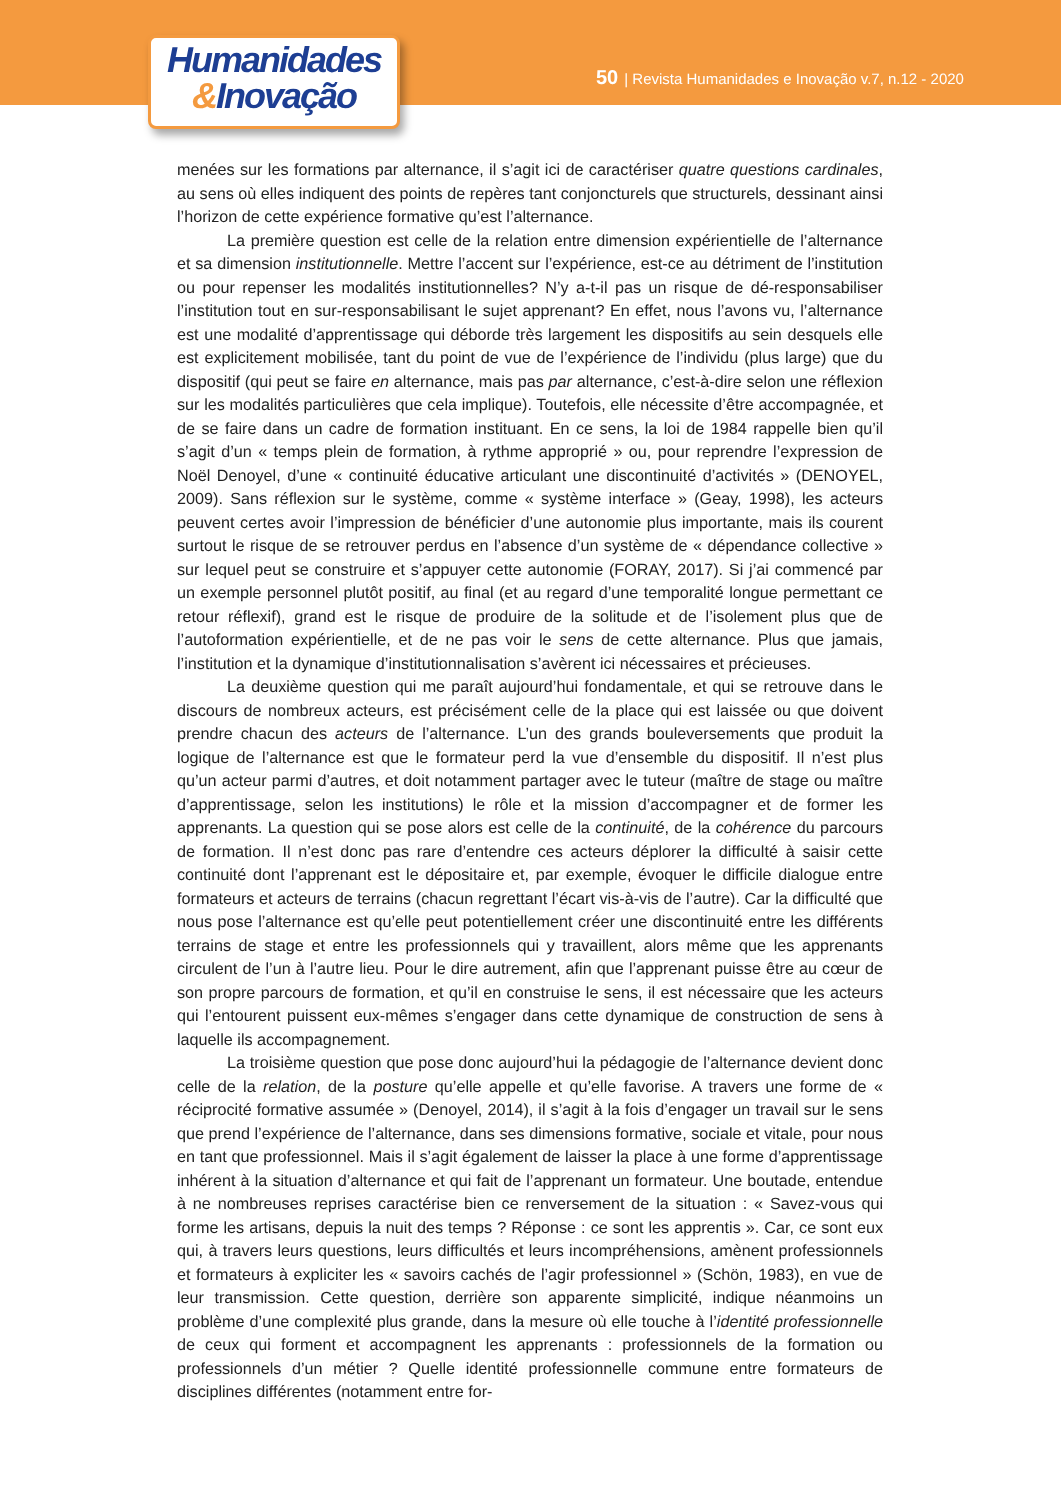Humanidades
&Inovação
50 | Revista Humanidades e Inovação v.7, n.12 - 2020
menées sur les formations par alternance, il s’agit ici de caractériser quatre questions cardinales, au sens où elles indiquent des points de repères tant conjoncturels que structurels, dessinant ainsi l’horizon de cette expérience formative qu’est l’alternance.
La première question est celle de la relation entre dimension expérientielle de l’alternance et sa dimension institutionnelle. Mettre l’accent sur l’expérience, est-ce au détriment de l’institution ou pour repenser les modalités institutionnelles? N’y a-t-il pas un risque de dé-responsabiliser l’institution tout en sur-responsabilisant le sujet apprenant? En effet, nous l’avons vu, l’alternance est une modalité d’apprentissage qui déborde très largement les dispositifs au sein desquels elle est explicitement mobilisée, tant du point de vue de l’expérience de l’individu (plus large) que du dispositif (qui peut se faire en alternance, mais pas par alternance, c’est-à-dire selon une réflexion sur les modalités particulières que cela implique). Toutefois, elle nécessite d’être accompagnée, et de se faire dans un cadre de formation instituant. En ce sens, la loi de 1984 rappelle bien qu’il s’agit d’un « temps plein de formation, à rythme approprié » ou, pour reprendre l’expression de Noël Denoyel, d’une « continuité éducative articulant une discontinuité d’activités » (DENOYEL, 2009). Sans réflexion sur le système, comme « système interface » (Geay, 1998), les acteurs peuvent certes avoir l’impression de bénéficier d’une autonomie plus importante, mais ils courent surtout le risque de se retrouver perdus en l’absence d’un système de « dépendance collective » sur lequel peut se construire et s’appuyer cette autonomie (FORAY, 2017). Si j’ai commencé par un exemple personnel plutôt positif, au final (et au regard d’une temporalité longue permettant ce retour réflexif), grand est le risque de produire de la solitude et de l’isolement plus que de l’autoformation expérientielle, et de ne pas voir le sens de cette alternance. Plus que jamais, l’institution et la dynamique d’institutionnalisation s’avèrent ici nécessaires et précieuses.
La deuxième question qui me paraît aujourd’hui fondamentale, et qui se retrouve dans le discours de nombreux acteurs, est précisément celle de la place qui est laissée ou que doivent prendre chacun des acteurs de l’alternance. L’un des grands bouleversements que produit la logique de l’alternance est que le formateur perd la vue d’ensemble du dispositif. Il n’est plus qu’un acteur parmi d’autres, et doit notamment partager avec le tuteur (maître de stage ou maître d’apprentissage, selon les institutions) le rôle et la mission d’accompagner et de former les apprenants. La question qui se pose alors est celle de la continuité, de la cohérence du parcours de formation. Il n’est donc pas rare d’entendre ces acteurs déplorer la difficulté à saisir cette continuité dont l’apprenant est le dépositaire et, par exemple, évoquer le difficile dialogue entre formateurs et acteurs de terrains (chacun regrettant l’écart vis-à-vis de l’autre). Car la difficulté que nous pose l’alternance est qu’elle peut potentiellement créer une discontinuité entre les différents terrains de stage et entre les professionnels qui y travaillent, alors même que les apprenants circulent de l’un à l’autre lieu. Pour le dire autrement, afin que l’apprenant puisse être au cœur de son propre parcours de formation, et qu’il en construise le sens, il est nécessaire que les acteurs qui l’entourent puissent eux-mêmes s’engager dans cette dynamique de construction de sens à laquelle ils accompagnement.
La troisième question que pose donc aujourd’hui la pédagogie de l’alternance devient donc celle de la relation, de la posture qu’elle appelle et qu’elle favorise. A travers une forme de « réciprocité formative assumée » (Denoyel, 2014), il s’agit à la fois d’engager un travail sur le sens que prend l’expérience de l’alternance, dans ses dimensions formative, sociale et vitale, pour nous en tant que professionnel. Mais il s’agit également de laisser la place à une forme d’apprentissage inhérent à la situation d’alternance et qui fait de l’apprenant un formateur. Une boutade, entendue à ne nombreuses reprises caractérise bien ce renversement de la situation : « Savez-vous qui forme les artisans, depuis la nuit des temps ? Réponse : ce sont les apprentis ». Car, ce sont eux qui, à travers leurs questions, leurs difficultés et leurs incompréhensions, amènent professionnels et formateurs à expliciter les « savoirs cachés de l’agir professionnel » (Schön, 1983), en vue de leur transmission. Cette question, derrière son apparente simplicité, indique néanmoins un problème d’une complexité plus grande, dans la mesure où elle touche à l’identité professionnelle de ceux qui forment et accompagnent les apprenants : professionnels de la formation ou professionnels d’un métier ? Quelle identité professionnelle commune entre formateurs de disciplines différentes (notamment entre for-